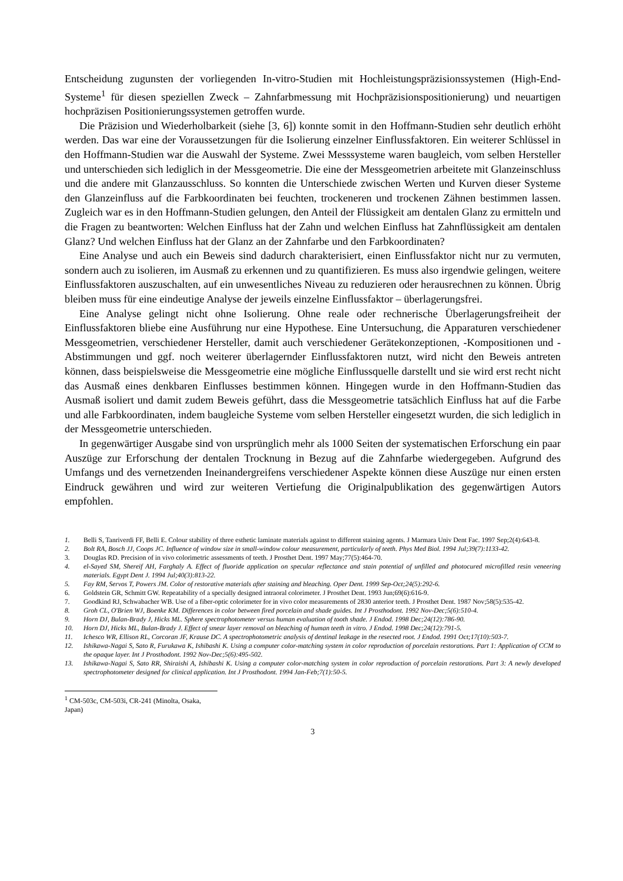Entscheidung zugunsten der vorliegenden In-vitro-Studien mit Hochleistungspräzisionssystemen (High-End-Systeme<sup>1</sup> für diesen speziellen Zweck – Zahnfarbmessung mit Hochpräzisionspositio­nierung) und neuartigen hochpräzisen Positionierungssystemen getroffen wurde.
Die Präzision und Wiederholbarkeit (siehe [3, 6]) konnte somit in den Hoffmann-Studien sehr deutlich erhöht werden. Das war eine der Voraussetzungen für die Isolierung einzelner Einfluss­faktoren. Ein weiterer Schlüssel in den Hoffmann-Studien war die Auswahl der Systeme. Zwei Messsysteme waren baugleich, vom selben Hersteller und unterschieden sich lediglich in der Messgeometrie. Die eine der Messgeometrien arbeitete mit Glanzeinschluss und die andere mit Glanzausschluss. So konnten die Unterschiede zwischen Werten und Kurven dieser Systeme den Glanzeinfluss auf die Farbkoordinaten bei feuchten, trockeneren und trockenen Zähnen bestimmen lassen. Zugleich war es in den Hoffmann-Studien gelungen, den Anteil der Flüssigkeit am denta­len Glanz zu ermitteln und die Fragen zu beantworten: Welchen Einfluss hat der Zahn und wel­chen Einfluss hat Zahnflüssigkeit am dentalen Glanz? Und welchen Einfluss hat der Glanz an der Zahnfarbe und den Farbkoordinaten?
Eine Analyse und auch ein Beweis sind dadurch charakterisiert, einen Einflussfaktor nicht nur zu vermuten, sondern auch zu isolieren, im Ausmaß zu erkennen und zu quantifizieren. Es muss also irgendwie gelingen, weitere Einflussfaktoren auszuschalten, auf ein unwesentliches Niveau zu reduzieren oder herausrechnen zu können. Übrig bleiben muss für eine eindeutige Analyse der jeweils einzelne Einflussfaktor – überlagerungsfrei.
Eine Analyse gelingt nicht ohne Isolierung. Ohne reale oder rechnerische Überlagerungsfreiheit der Einflussfaktoren bliebe eine Ausführung nur eine Hypothese. Eine Untersuchung, die Appara­turen verschiedener Messgeometrien, verschiedener Hersteller, damit auch verschiedener Geräte­konzeptionen, -Kompositionen und -Abstimmungen und ggf. noch weiterer überlagernder Ein­flussfaktoren nutzt, wird nicht den Beweis antreten können, dass beispielsweise die Messgeomet­rie eine mögliche Einflussquelle darstellt und sie wird erst recht nicht das Ausmaß eines denkbaren Einflusses bestimmen können. Hingegen wurde in den Hoffmann-Studien das Ausmaß isoliert und damit zudem Beweis geführt, dass die Messgeometrie tatsächlich Einfluss hat auf die Farbe und alle Farbkoordinaten, indem baugleiche Systeme vom selben Hersteller eingesetzt wurden, die sich lediglich in der Messgeometrie unterschieden.
In gegenwärtiger Ausgabe sind von ursprünglich mehr als 1000 Seiten der systematischen Er­forschung ein paar Auszüge zur Erforschung der dentalen Trocknung in Bezug auf die Zahnfarbe wiedergegeben. Aufgrund des Umfangs und des vernetzenden Ineinandergreifens verschiedener Aspekte können diese Auszüge nur einen ersten Eindruck gewähren und wird zur weiteren Vertie­fung die Originalpublikation des gegenwärtigen Autors empfohlen.
1. Belli S, Tanriverdi FF, Belli E. Colour stability of three esthetic laminate materials against to different staining agents. J Marmara Univ Dent Fac. 1997 Sep;2(4):643-8.
2. Bolt RA, Bosch JJ, Coops JC. Influence of window size in small-window colour measurement, particularly of teeth. Phys Med Biol. 1994 Jul;39(7):1133-42.
3. Douglas RD. Precision of in vivo colorimetric assessments of teeth. J Prosthet Dent. 1997 May;77(5):464-70.
4. el-Sayed SM, Shereif AH, Farghaly A. Effect of fluoride application on specular reflectance and stain potential of unfilled and photocured microfilled resin veneering materials. Egypt Dent J. 1994 Jul;40(3):813-22.
5. Fay RM, Servos T, Powers JM. Color of restorative materials after staining and bleaching. Oper Dent. 1999 Sep-Oct;24(5):292-6.
6. Goldstein GR, Schmitt GW. Repeatability of a specially designed intraoral colorimeter. J Prosthet Dent. 1993 Jun;69(6):616-9.
7. Goodkind RJ, Schwabacher WB. Use of a fiber-optic colorimeter for in vivo color measurements of 2830 anterior teeth. J Prosthet Dent. 1987 Nov;58(5):535-42.
8. Groh CL, O'Brien WJ, Boenke KM. Differences in color between fired porcelain and shade guides. Int J Prosthodont. 1992 Nov-Dec;5(6):510-4.
9. Horn DJ, Bulan-Brady J, Hicks ML. Sphere spectrophotometer versus human evaluation of tooth shade. J Endod. 1998 Dec;24(12):786-90.
10. Horn DJ, Hicks ML, Bulan-Brady J. Effect of smear layer removal on bleaching of human teeth in vitro. J Endod. 1998 Dec;24(12):791-5.
11. Ichesco WR, Ellison RL, Corcoran JF, Krause DC. A spectrophotometric analysis of dentinal leakage in the resected root. J Endod. 1991 Oct;17(10):503-7.
12. Ishikawa-Nagai S, Sato R, Furukawa K, Ishibashi K. Using a computer color-matching system in color reproduction of porcelain restorations. Part 1: Application of CCM to the opaque layer. Int J Prosthodont. 1992 Nov-Dec;5(6):495-502.
13. Ishikawa-Nagai S, Sato RR, Shiraishi A, Ishibashi K. Using a computer color-matching system in color reproduction of porcelain restorations. Part 3: A newly developed spectrophotometer designed for clinical application. Int J Prosthodont. 1994 Jan-Feb;7(1):50-5.
<sup>1</sup> CM-503c, CM-503i, CR-241 (Minolta, Osaka, Japan)
3